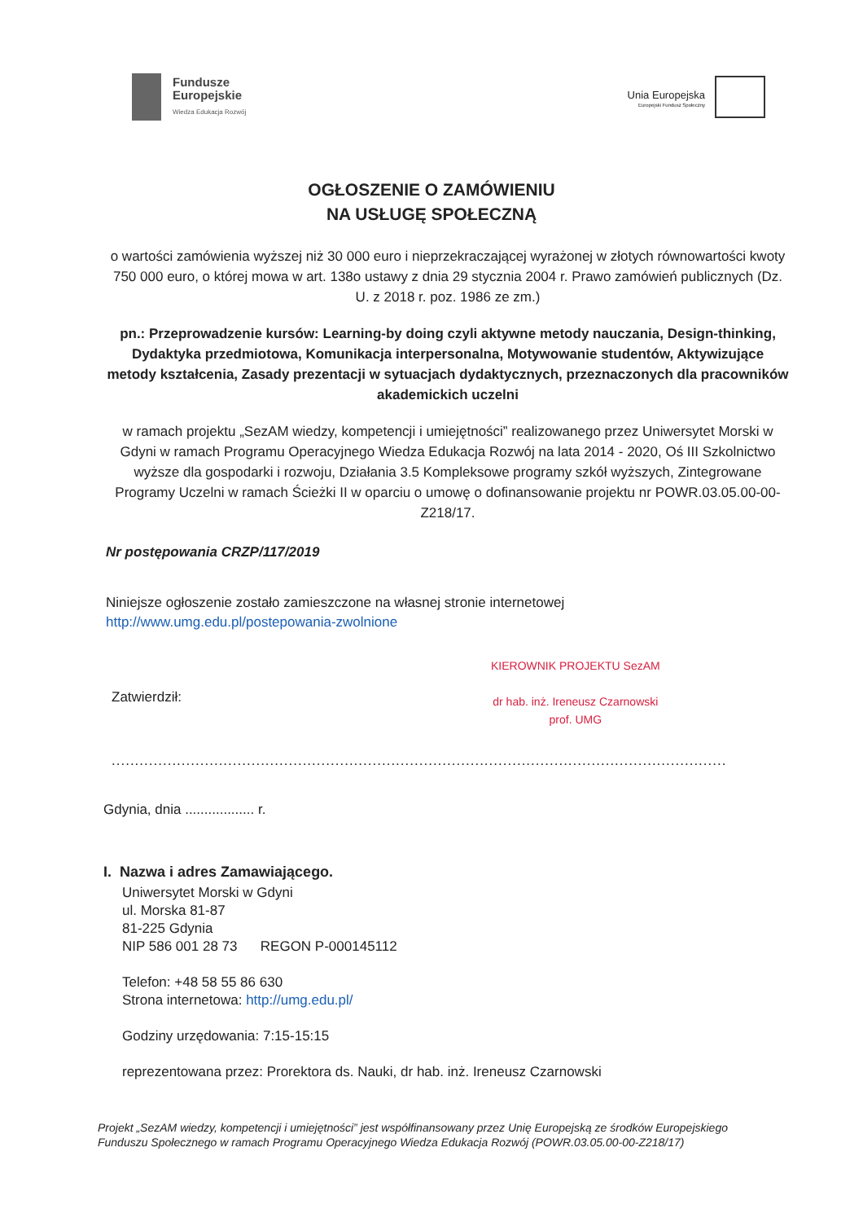Fundusze
Europejskie
Wiedza Edukacja Rozwój
Unia Europejska
Europejski Fundusz Społeczny
OGŁOSZENIE O ZAMÓWIENIU
NA USŁUGĘ SPOŁECZNĄ
o wartości zamówienia wyższej niż 30 000 euro i nieprzekraczającej wyrażonej w złotych równowartości kwoty 750 000 euro, o której mowa w art. 138o ustawy z dnia 29 stycznia 2004 r. Prawo zamówień publicznych (Dz. U. z 2018 r. poz. 1986 ze zm.)
pn.: Przeprowadzenie kursów: Learning-by doing czyli aktywne metody nauczania, Design-thinking, Dydaktyka przedmiotowa, Komunikacja interpersonalna, Motywowanie studentów, Aktywizujące metody kształcenia, Zasady prezentacji w sytuacjach dydaktycznych, przeznaczonych dla pracowników akademickich uczelni
w ramach projektu „SezAM wiedzy, kompetencji i umiejętności” realizowanego przez Uniwersytet Morski w Gdyni w ramach Programu Operacyjnego Wiedza Edukacja Rozwój na lata 2014 - 2020, Oś III Szkolnictwo wyższe dla gospodarki i rozwoju, Działania 3.5 Kompleksowe programy szkół wyższych, Zintegrowane Programy Uczelni w ramach Ścieżki II w oparciu o umowę o dofinansowanie projektu nr POWR.03.05.00-00-Z218/17.
Nr postępowania CRZP/117/2019
Niniejsze ogłoszenie zostało zamieszczone na własnej stronie internetowej
http://www.umg.edu.pl/postepowania-zwolnione
Zatwierdził:
KIEROWNIK PROJEKTU SezAM
dr hab. inż. Ireneusz Czarnowski
prof. UMG
....................................................................................................................................
Gdynia, dnia .................. r.
I. Nazwa i adres Zamawiającego.
Uniwersytet Morski w Gdyni
ul. Morska 81-87
81-225 Gdynia
NIP 586 001 28 73 REGON P-000145112
Telefon: +48 58 55 86 630
Strona internetowa: http://umg.edu.pl/
Godziny urzędowania: 7:15-15:15
reprezentowana przez: Prorektora ds. Nauki, dr hab. inż. Ireneusz Czarnowski
Projekt „SezAM wiedzy, kompetencji i umiejętności” jest współfinansowany przez Unię Europejską ze środków Europejskiego Funduszu Społecznego w ramach Programu Operacyjnego Wiedza Edukacja Rozwój (POWR.03.05.00-00-Z218/17)